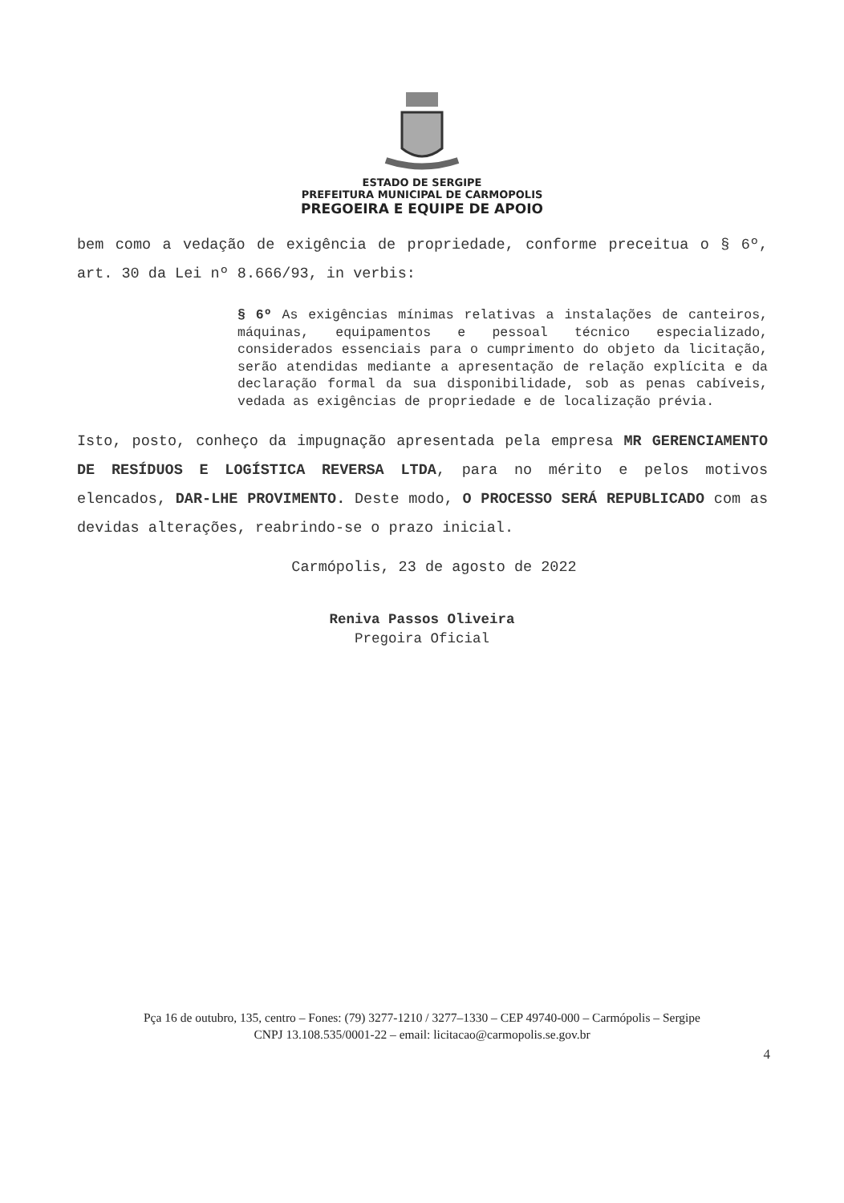ESTADO DE SERGIPE
PREFEITURA MUNICIPAL DE CARMOPOLIS
PREGOEIRA E EQUIPE DE APOIO
bem como a vedação de exigência de propriedade, conforme preceitua o § 6º, art. 30 da Lei nº 8.666/93, in verbis:
§ 6º As exigências mínimas relativas a instalações de canteiros, máquinas, equipamentos e pessoal técnico especializado, considerados essenciais para o cumprimento do objeto da licitação, serão atendidas mediante a apresentação de relação explícita e da declaração formal da sua disponibilidade, sob as penas cabíveis, vedada as exigências de propriedade e de localização prévia.
Isto, posto, conheço da impugnação apresentada pela empresa MR GERENCIAMENTO DE RESÍDUOS E LOGÍSTICA REVERSA LTDA, para no mérito e pelos motivos elencados, DAR-LHE PROVIMENTO. Deste modo, O PROCESSO SERÁ REPUBLICADO com as devidas alterações, reabrindo-se o prazo inicial.
Carmópolis, 23 de agosto de 2022
Reniva Passos Oliveira
Pregoira Oficial
Pça 16 de outubro, 135, centro – Fones: (79) 3277-1210 / 3277–1330 – CEP 49740-000 – Carmópolis – Sergipe
CNPJ 13.108.535/0001-22 – email: licitacao@carmopolis.se.gov.br
4